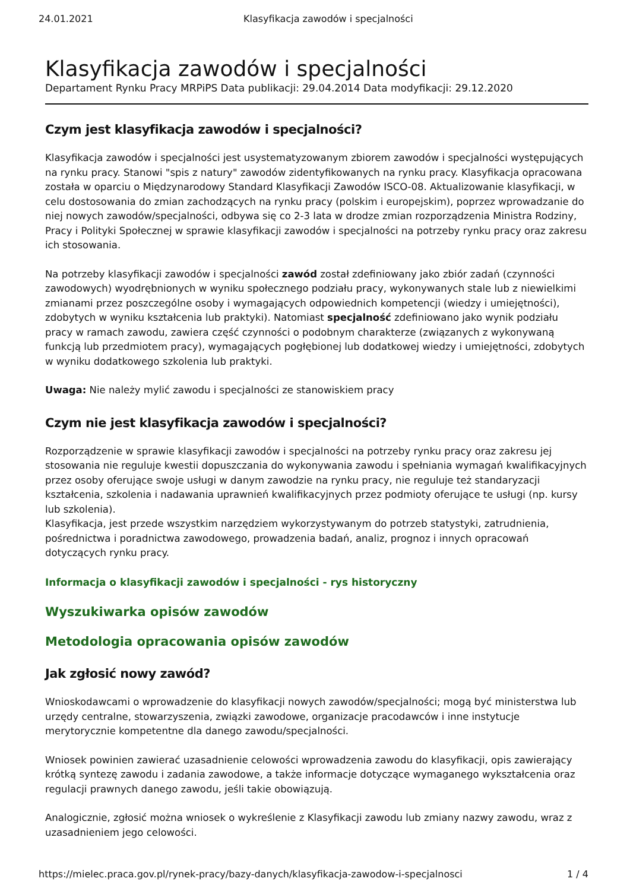24.01.2021 Klasyfikacja zawodów i specjalności
Klasyfikacja zawodów i specjalności
Departament Rynku Pracy MRPiPS Data publikacji: 29.04.2014 Data modyfikacji: 29.12.2020
Czym jest klasyfikacja zawodów i specjalności?
Klasyfikacja zawodów i specjalności jest usystematyzowanym zbiorem zawodów i specjalności występujących na rynku pracy. Stanowi "spis z natury" zawodów zidentyfikowanych na rynku pracy. Klasyfikacja opracowana została w oparciu o Międzynarodowy Standard Klasyfikacji Zawodów ISCO-08. Aktualizowanie klasyfikacji, w celu dostosowania do zmian zachodzących na rynku pracy (polskim i europejskim), poprzez wprowadzanie do niej nowych zawodów/specjalności, odbywa się co 2-3 lata w drodze zmian rozporządzenia Ministra Rodziny, Pracy i Polityki Społecznej w sprawie klasyfikacji zawodów i specjalności na potrzeby rynku pracy oraz zakresu ich stosowania.
Na potrzeby klasyfikacji zawodów i specjalności zawód został zdefiniowany jako zbiór zadań (czynności zawodowych) wyodrębnionych w wyniku społecznego podziału pracy, wykonywanych stale lub z niewielkimi zmianami przez poszczególne osoby i wymagających odpowiednich kompetencji (wiedzy i umiejętności), zdobytych w wyniku kształcenia lub praktyki). Natomiast specjalność zdefiniowano jako wynik podziału pracy w ramach zawodu, zawiera część czynności o podobnym charakterze (związanych z wykonywaną funkcją lub przedmiotem pracy), wymagających pogłębionej lub dodatkowej wiedzy i umiejętności, zdobytych w wyniku dodatkowego szkolenia lub praktyki.
Uwaga: Nie należy mylić zawodu i specjalności ze stanowiskiem pracy
Czym nie jest klasyfikacja zawodów i specjalności?
Rozporządzenie w sprawie klasyfikacji zawodów i specjalności na potrzeby rynku pracy oraz zakresu jej stosowania nie reguluje kwestii dopuszczania do wykonywania zawodu i spełniania wymagań kwalifikacyjnych przez osoby oferujące swoje usługi w danym zawodzie na rynku pracy, nie reguluje też standaryzacji kształcenia, szkolenia i nadawania uprawnień kwalifikacyjnych przez podmioty oferujące te usługi (np. kursy lub szkolenia).
Klasyfikacja, jest przede wszystkim narzędziem wykorzystywanym do potrzeb statystyki, zatrudnienia, pośrednictwa i poradnictwa zawodowego, prowadzenia badań, analiz, prognoz i innych opracowań dotyczących rynku pracy.
Informacja o klasyfikacji zawodów i specjalności - rys historyczny
Wyszukiwarka opisów zawodów
Metodologia opracowania opisów zawodów
Jak zgłosić nowy zawód?
Wnioskodawcami o wprowadzenie do klasyfikacji nowych zawodów/specjalności; mogą być ministerstwa lub urzędy centralne, stowarzyszenia, związki zawodowe, organizacje pracodawców i inne instytucje merytorycznie kompetentne dla danego zawodu/specjalności.
Wniosek powinien zawierać uzasadnienie celowości wprowadzenia zawodu do klasyfikacji, opis zawierający krótką syntezę zawodu i zadania zawodowe, a także informacje dotyczące wymaganego wykształcenia oraz regulacji prawnych danego zawodu, jeśli takie obowiązują.
Analogicznie, zgłosić można wniosek o wykreślenie z Klasyfikacji zawodu lub zmiany nazwy zawodu, wraz z uzasadnieniem jego celowości.
https://mielec.praca.gov.pl/rynek-pracy/bazy-danych/klasyfikacja-zawodow-i-specjalnosci 1 / 4